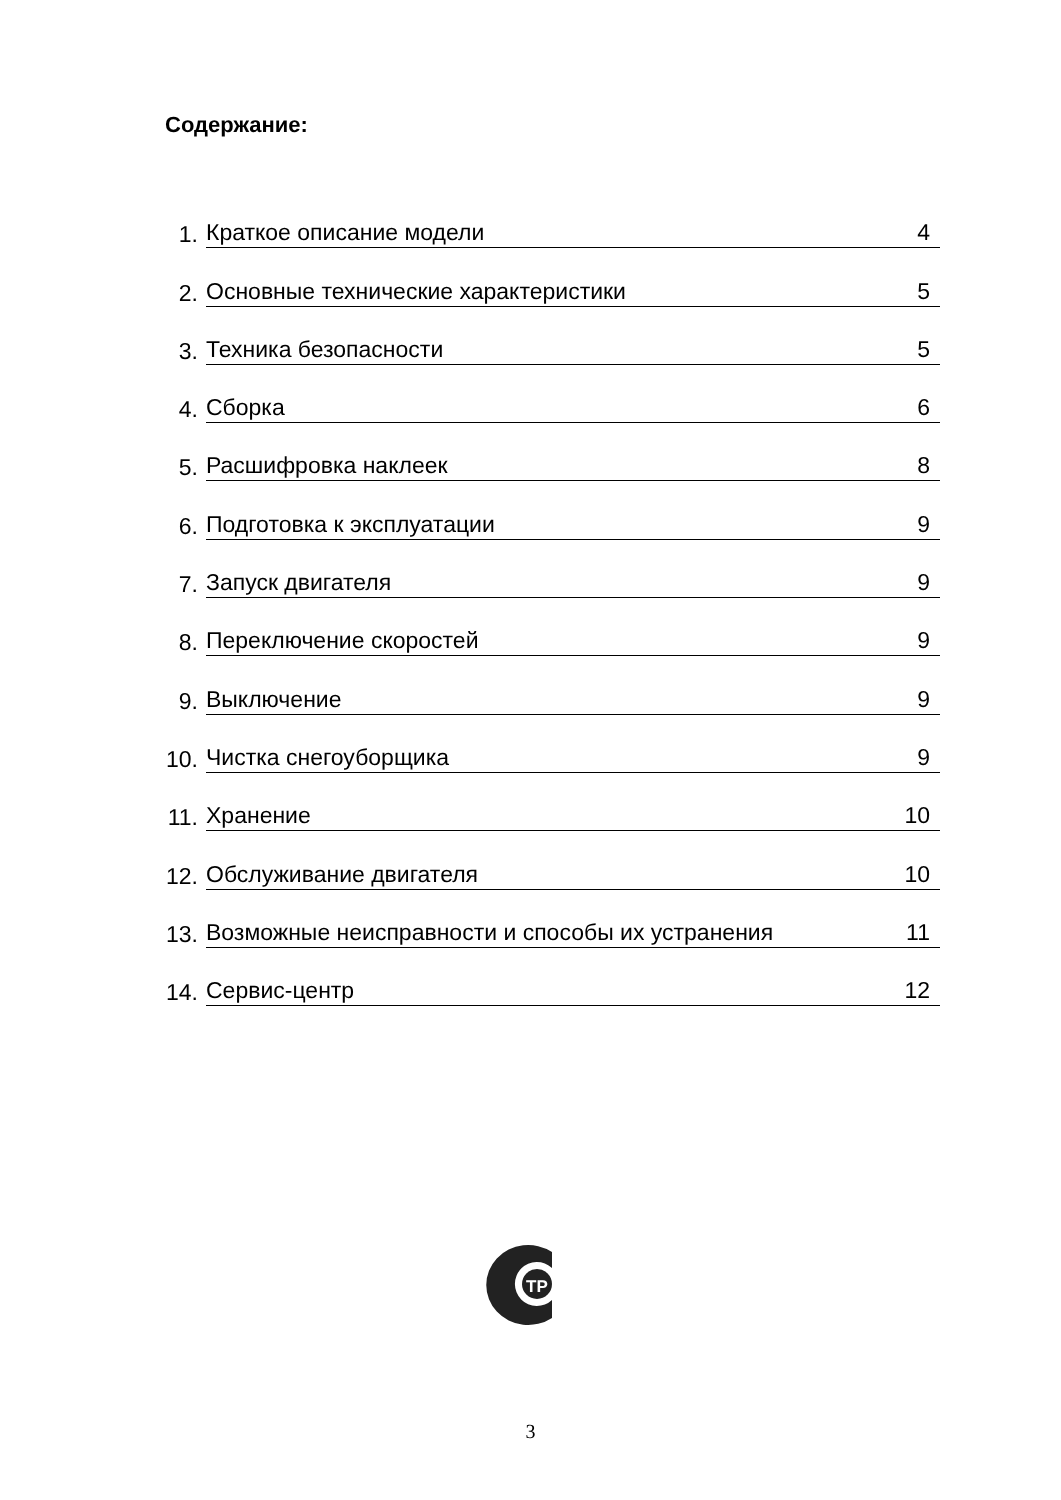Содержание:
1.
Краткое описание модели 4
2.
Основные технические характеристики 5
3.
Техника безопасности 5
4.
Сборка 6
5.
Расшифровка наклеек 8
6.
Подготовка к эксплуатации 9
7.
Запуск двигателя 9
8.
Переключение скоростей 9
9.
Выключение 9
10.
Чистка снегоуборщика 9
11.
Хранение 10
12.
Обслуживание двигателя 10
13.
Возможные неисправности и способы их устранения 11
14.
Сервис-центр 12
TP
3